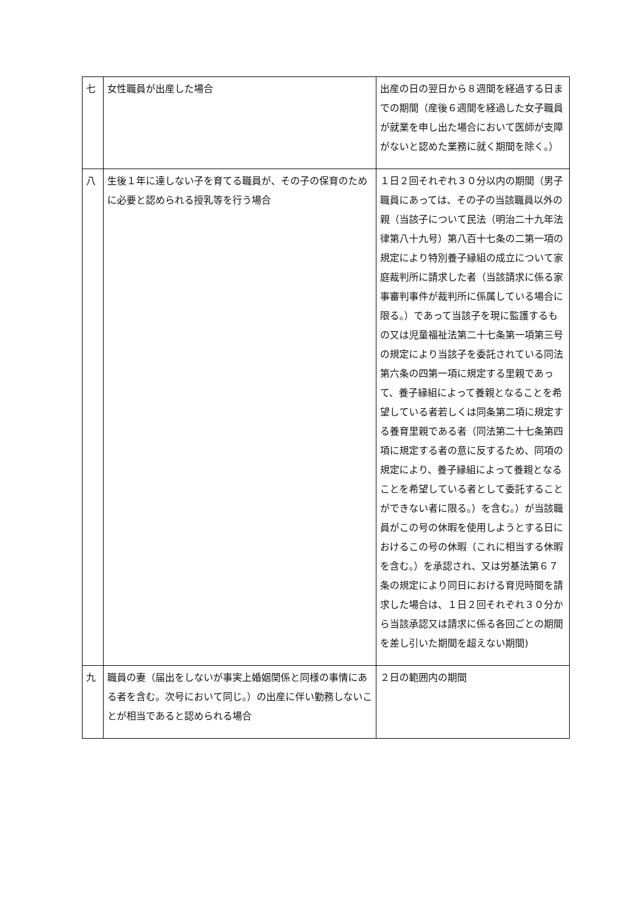| 七 | 女性職員が出産した場合 | 出産の日の翌日から８週間を経過する日までの期間（産後６週間を経過した女子職員が就業を申し出た場合において医師が支障がないと認めた業務に就く期間を除く。） |
| 八 | 生後１年に達しない子を育てる職員が、その子の保育のために必要と認められる授乳等を行う場合 | １日２回それぞれ３０分以内の期間（男子職員にあっては、その子の当該職員以外の親（当該子について民法（明治二十九年法律第八十九号）第八百十七条の二第一項の規定により特別養子縁組の成立について家庭裁判所に請求した者（当該請求に係る家事審判事件が裁判所に係属している場合に限る。）であって当該子を現に監護するもの又は児童福祉法第二十七条第一項第三号の規定により当該子を委託されている同法第六条の四第一項に規定する里親であって、養子縁組によって養親となることを希望している者若しくは同条第二項に規定する養育里親である者（同法第二十七条第四項に規定する者の意に反するため、同項の規定により、養子縁組によって養親となることを希望している者として委託することができない者に限る。）を含む。）が当該職員がこの号の休暇を使用しようとする日におけるこの号の休暇（これに相当する休暇を含む。）を承認され、又は労基法第６７条の規定により同日における育児時間を請求した場合は、１日２回それぞれ３０分から当該承認又は請求に係る各回ごとの期間を差し引いた期間を超えない期間) |
| 九 | 職員の妻（届出をしないが事実上婚姻関係と同様の事情にある者を含む。次号において同じ。）の出産に伴い勤務しないことが相当であると認められる場合 | ２日の範囲内の期間 |